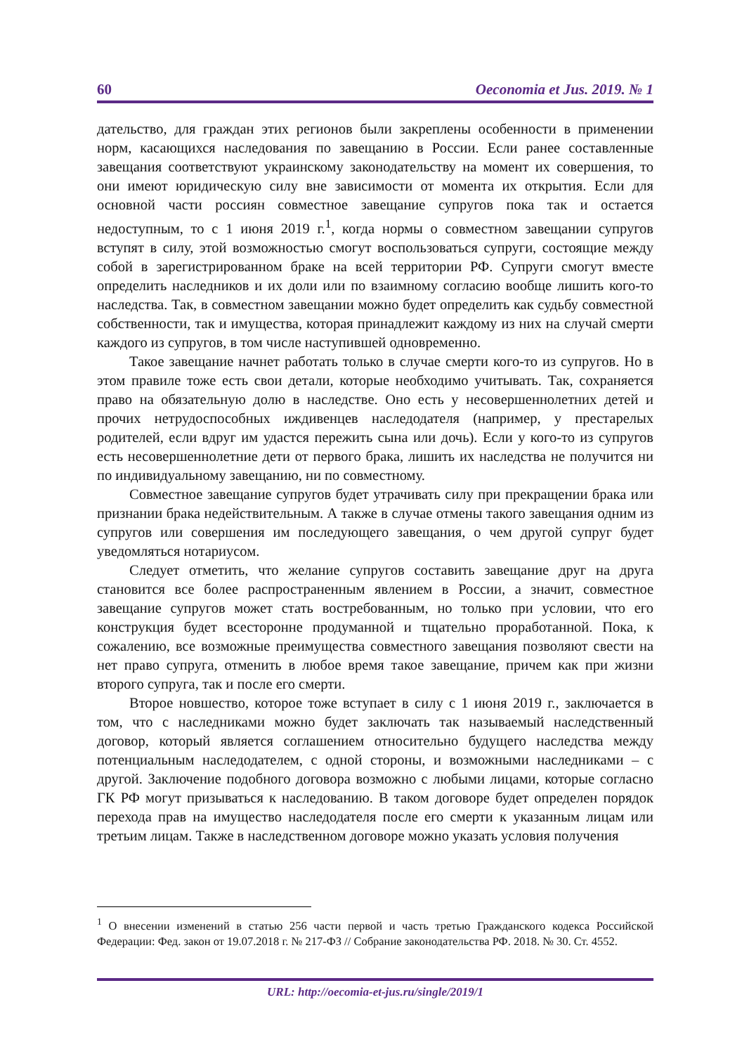60 Oeconomia et Jus. 2019. № 1
дательство, для граждан этих регионов были закреплены особенности в применении норм, касающихся наследования по завещанию в России. Если ранее составленные завещания соответствуют украинскому законодательству на момент их совершения, то они имеют юридическую силу вне зависимости от момента их открытия. Если для основной части россиян совместное завещание супругов пока так и остается недоступным, то с 1 июня 2019 г.<sup>1</sup>, когда нормы о совместном завещании супругов вступят в силу, этой возможностью смогут воспользоваться супруги, состоящие между собой в зарегистрированном браке на всей территории РФ. Супруги смогут вместе определить наследников и их доли или по взаимному согласию вообще лишить кого-то наследства. Так, в совместном завещании можно будет определить как судьбу совместной собственности, так и имущества, которая принадлежит каждому из них на случай смерти каждого из супругов, в том числе наступившей одновременно.
Такое завещание начнет работать только в случае смерти кого-то из супругов. Но в этом правиле тоже есть свои детали, которые необходимо учитывать. Так, сохраняется право на обязательную долю в наследстве. Оно есть у несовершеннолетних детей и прочих нетрудоспособных иждивенцев наследодателя (например, у престарелых родителей, если вдруг им удастся пережить сына или дочь). Если у кого-то из супругов есть несовершеннолетние дети от первого брака, лишить их наследства не получится ни по индивидуальному завещанию, ни по совместному.
Совместное завещание супругов будет утрачивать силу при прекращении брака или признании брака недействительным. А также в случае отмены такого завещания одним из супругов или совершения им последующего завещания, о чем другой супруг будет уведомляться нотариусом.
Следует отметить, что желание супругов составить завещание друг на друга становится все более распространенным явлением в России, а значит, совместное завещание супругов может стать востребованным, но только при условии, что его конструкция будет всесторонне продуманной и тщательно проработанной. Пока, к сожалению, все возможные преимущества совместного завещания позволяют свести на нет право супруга, отменить в любое время такое завещание, причем как при жизни второго супруга, так и после его смерти.
Второе новшество, которое тоже вступает в силу с 1 июня 2019 г., заключается в том, что с наследниками можно будет заключать так называемый наследственный договор, который является соглашением относительно будущего наследства между потенциальным наследодателем, с одной стороны, и возможными наследниками – с другой. Заключение подобного договора возможно с любыми лицами, которые согласно ГК РФ могут призываться к наследованию. В таком договоре будет определен порядок перехода прав на имущество наследодателя после его смерти к указанным лицам или третьим лицам. Также в наследственном договоре можно указать условия получения
<sup>1</sup> О внесении изменений в статью 256 части первой и часть третью Гражданского кодекса Российской Федерации: Фед. закон от 19.07.2018 г. № 217-ФЗ // Собрание законодательства РФ. 2018. № 30. Ст. 4552.
URL: http://oecomia-et-jus.ru/single/2019/1